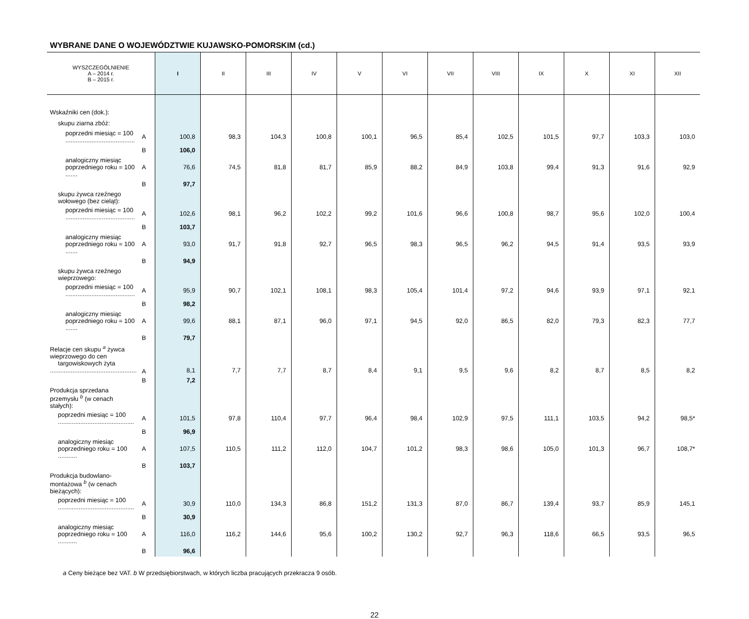WYBRANE DANE O WOJEWÓDZTWIE KUJAWSKO-POMORSKIM (cd.)
| WYSZCZEGÓLNIENIE A – 2014 r. B – 2015 r. | | I | II | III | IV | V | VI | VII | VIII | IX | X | XI | XII |
| --- | --- | --- | --- | --- | --- | --- | --- | --- | --- | --- | --- | --- | --- |
| Wskaźniki cen (dok.): | | | | | | | | | | | | | |
| skupu ziarna zbóż: | | | | | | | | | | | | | |
| poprzedni miesiąc = 100 ........................................ | A | 100,8 | 98,3 | 104,3 | 100,8 | 100,1 | 96,5 | 85,4 | 102,5 | 101,5 | 97,7 | 103,3 | 103,0 |
| | B | 106,0 | | | | | | | | | | | |
| analogiczny miesiąc poprzedniego roku = 100 ....... | A | 76,6 | 74,5 | 81,8 | 81,7 | 85,9 | 88,2 | 84,9 | 103,8 | 99,4 | 91,3 | 91,6 | 92,9 |
| | B | 97,7 | | | | | | | | | | | |
| skupu żywca rzeźnego wołowego (bez cieląt): | | | | | | | | | | | | | |
| poprzedni miesiąc = 100 ........................................ | A | 102,6 | 98,1 | 96,2 | 102,2 | 99,2 | 101,6 | 96,6 | 100,8 | 98,7 | 95,6 | 102,0 | 100,4 |
| | B | 103,7 | | | | | | | | | | | |
| analogiczny miesiąc poprzedniego roku = 100 ....... | A | 93,0 | 91,7 | 91,8 | 92,7 | 96,5 | 98,3 | 96,5 | 96,2 | 94,5 | 91,4 | 93,5 | 93,9 |
| | B | 94,9 | | | | | | | | | | | |
| skupu żywca rzeźnego wieprzowego: | | | | | | | | | | | | | |
| poprzedni miesiąc = 100 ........................................ | A | 95,9 | 90,7 | 102,1 | 108,1 | 98,3 | 105,4 | 101,4 | 97,2 | 94,6 | 93,9 | 97,1 | 92,1 |
| | B | 98,2 | | | | | | | | | | | |
| analogiczny miesiąc poprzedniego roku = 100 ....... | A | 99,6 | 88,1 | 87,1 | 96,0 | 97,1 | 94,5 | 92,0 | 86,5 | 82,0 | 79,3 | 82,3 | 77,7 |
| | B | 79,7 | | | | | | | | | | | |
| Relacje cen skupu <sup>a</sup> żywca wieprzowego do cen targowiskowych żyta .................................................. | A | 8,1 | 7,7 | 7,7 | 8,7 | 8,4 | 9,1 | 9,5 | 9,6 | 8,2 | 8,7 | 8,5 | 8,2 |
| | B | 7,2 | | | | | | | | | | | |
| Produkcja sprzedana przemysłu <sup>b</sup> (w cenach stałych): | | | | | | | | | | | | | |
| poprzedni miesiąc = 100 ............................................ | A | 101,5 | 97,8 | 110,4 | 97,7 | 96,4 | 98,4 | 102,9 | 97,5 | 111,1 | 103,5 | 94,2 | 98,5* |
| | B | 96,9 | | | | | | | | | | | |
| analogiczny miesiąc poprzedniego roku = 100 ........... | A | 107,5 | 110,5 | 111,2 | 112,0 | 104,7 | 101,2 | 98,3 | 98,6 | 105,0 | 101,3 | 96,7 | 108,7* |
| | B | 103,7 | | | | | | | | | | | |
| Produkcja budowlano-montażowa <sup>b</sup> (w cenach bieżących): | | | | | | | | | | | | | |
| poprzedni miesiąc = 100 ............................................ | A | 30,9 | 110,0 | 134,3 | 86,8 | 151,2 | 131,3 | 87,0 | 86,7 | 139,4 | 93,7 | 85,9 | 145,1 |
| | B | 30,9 | | | | | | | | | | | |
| analogiczny miesiąc poprzedniego roku = 100 ........... | A | 116,0 | 116,2 | 144,6 | 95,6 | 100,2 | 130,2 | 92,7 | 96,3 | 118,6 | 66,5 | 93,5 | 96,5 |
| | B | 96,6 | | | | | | | | | | | |
a Ceny bieżące bez VAT. b W przedsiębiorstwach, w których liczba pracujących przekracza 9 osób.
22